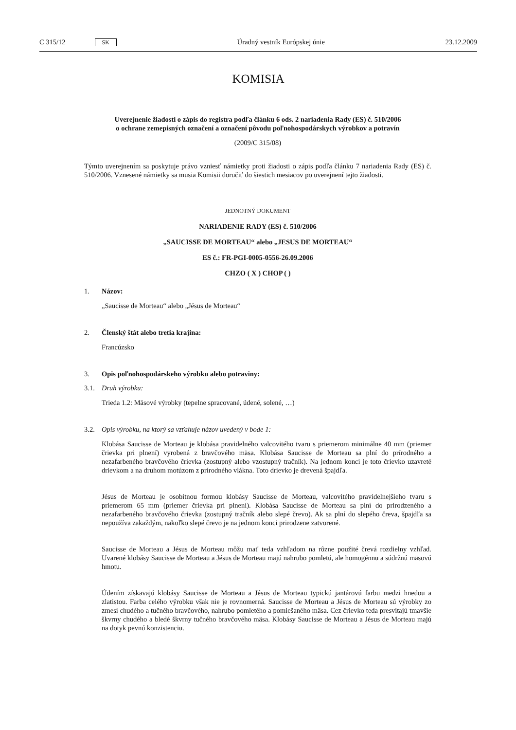C 315/12 SK
Úradný vestník Európskej únie 23.12.2009
KOMISIA
Uverejnenie žiadosti o zápis do registra podľa článku 6 ods. 2 nariadenia Rady (ES) č. 510/2006
o ochrane zemepisných označení a označení pôvodu poľnohospodárskych výrobkov a potravín
(2009/C 315/08)
Týmto uverejnením sa poskytuje právo vzniesť námietky proti žiadosti o zápis podľa článku 7 nariadenia Rady (ES) č. 510/2006. Vznesené námietky sa musia Komisii doručiť do šiestich mesiacov po uverejnení tejto žiadosti.
JEDNOTNÝ DOKUMENT
NARIADENIE RADY (ES) č. 510/2006
„SAUCISSE DE MORTEAU“ alebo „JESUS DE MORTEAU“
ES č.: FR-PGI-0005-0556-26.09.2006
CHZO ( X ) CHOP ( )
1. Názov:
„Saucisse de Morteau“ alebo „Jésus de Morteau“
2. Členský štát alebo tretia krajina:
Francúzsko
3. Opis poľnohospodárskeho výrobku alebo potraviny:
3.1. Druh výrobku:
Trieda 1.2: Mäsové výrobky (tepelne spracované, údené, solené, …)
3.2. Opis výrobku, na ktorý sa vzťahuje názov uvedený v bode 1:
Klobása Saucisse de Morteau je klobása pravidelného valcovitého tvaru s priemerom minimálne 40 mm (priemer črievka pri plnení) vyrobená z bravčového mäsa. Klobása Saucisse de Morteau sa plní do prírodného a nezafarbeného bravčového črievka (zostupný alebo vzostupný tračník). Na jednom konci je toto črievko uzavreté drievkom a na druhom motúzom z prírodného vlákna. Toto drievko je drevená špajdľa.
Jésus de Morteau je osobitnou formou klobásy Saucisse de Morteau, valcovitého pravidelnejšieho tvaru s priemerom 65 mm (priemer črievka pri plnení). Klobása Saucisse de Morteau sa plní do prirodzeného a nezafarbeného bravčového črievka (zostupný tračník alebo slepé črevo). Ak sa plní do slepého čreva, špajdľa sa nepoužíva zakaždým, nakoľko slepé črevo je na jednom konci prirodzene zatvorené.
Saucisse de Morteau a Jésus de Morteau môžu mať teda vzhľadom na rôzne použité črevá rozdielny vzhľad. Uvarené klobásy Saucisse de Morteau a Jésus de Morteau majú nahrubo pomletú, ale homogénnu a súdržnú mäsovú hmotu.
Údením získavajú klobásy Saucisse de Morteau a Jésus de Morteau typickú jantárovú farbu medzi hnedou a zlatistou. Farba celého výrobku však nie je rovnomerná. Saucisse de Morteau a Jésus de Morteau sú výrobky zo zmesi chudého a tučného bravčového, nahrubo pomletého a pomiešaného mäsa. Cez črievko teda presvitajú tmavšie škvrny chudého a bledé škvrny tučného bravčového mäsa. Klobásy Saucisse de Morteau a Jésus de Morteau majú na dotyk pevnú konzistenciu.